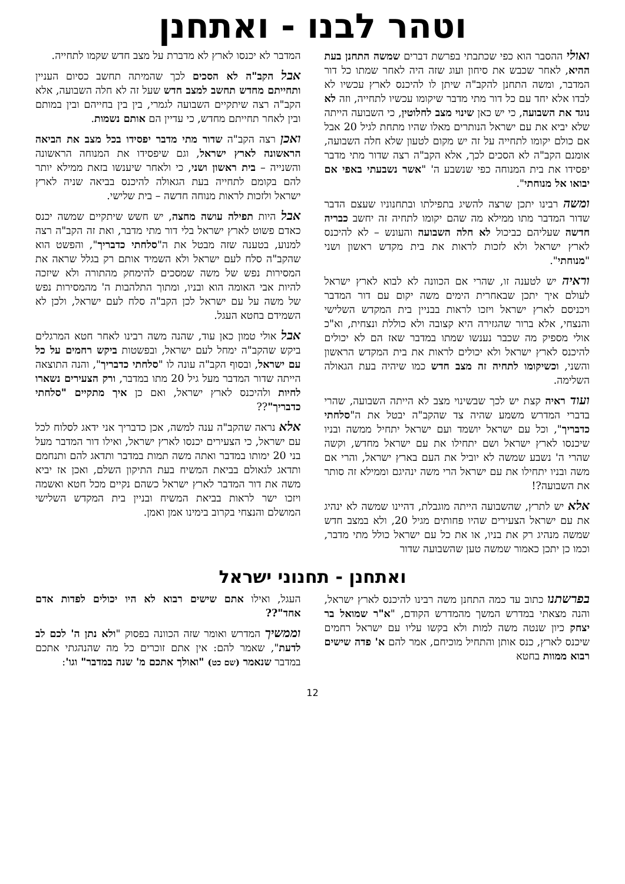וטהר לבנו - ואתחנן
ואולי ההסבר הוא כפי שכתבתי בפרשת דברים שמשה התחנן בעת ההיא, לאחר שכבש את סיחון ועוג שזה היה לאחר שמתו כל דור המדבר, ומשה התחנן להקב"ה שיתן לו להיכנס לארץ עכשיו לא לבדו אלא יחד עם כל דור מתי מדבר שיקומו עכשיו לתחייה, וזה לא נוגד את השבועה, כי יש כאן שינוי מצב לחלוטין, כי השבועה הייתה שלא יביא את עם ישראל הנותרים מאלו שהיו מתחת לגיל 20 אבל אם כולם יקומו לתחייה על זה יש מקום לטעון שלא חלה השבועה, אומנם הקב"ה לא הסכים לכך, אלא הקב"ה רצה שדור מתי מדבר יפסידו את בית המנוחה כפי שנשבע ה' "אשר נשבעתי באפי אם יבואו אל מנוחתי".
ומשה רבינו יתכן שרצה להשיג בתפילתו ובתחנוניו שעצם הדבר שדור המדבר מתו ממילא מה שהם יקומו לתחיה זה יחשב כבריה חדשה שעליהם כביכול לא חלה השבועה והעונש – לא להיכנס לארץ ישראל ולא לזכות לראות את בית מקדש ראשון ושני "מנוחתי".
וראיה יש לטענה זו, שהרי אם הכוונה לא לבוא לארץ ישראל לעולם איך יתכן שבאחרית הימים משה יקום עם דור המדבר ויכניסם לארץ ישראל ויזכו לראות בבניין בית המקדש השלישי והנצחי, אלא ברור שהגזירה היא קצובה ולא כוללת ונצחית, וא"כ אולי מספיק מה שכבר נענשו שמתו במדבר שאז הם לא יכולים להיכנס לארץ ישראל ולא יכולים לראות את בית המקדש הראשון והשני, וכשיקומו לתחיה זה מצב חדש כמו שיהיה בעת הגאולה השלימה.
ועוד ראיה קצת יש לכך שבשינוי מצב לא הייתה השבועה, שהרי בדברי המדרש משמע שהיה צד שהקב"ה יבטל את ה"סלחתי כדבריך", וכל עם ישראל יושמד ועם ישראל יתחיל ממשה ובניו שיכנסו לארץ ישראל ושם יתחילו את עם ישראל מחדש, וקשה שהרי ה' נשבע שמשה לא יוביל את העם בארץ ישראל, והרי אם משה ובניו יתחילו את עם ישראל הרי משה ינהיגם וממילא זה סותר את השבועה?!
אלא יש לתרץ, שהשבועה הייתה מוגבלת, דהיינו שמשה לא ינהיג את עם ישראל הצעירים שהיו פחותים מגיל 20, ולא במצב חדש שמשה מנהיג רק את בניו, או את כל עם ישראל כולל מתי מדבר, וכמו כן יתכן כאמור שמשה טען שהשבועה שדור
המדבר לא יכנסו לארץ לא מדברת על מצב חדש שקמו לתחייה.
אבל הקב"ה לא הסכים לכך שהמיתה תחשב כסיום העניין ותחייתם מחדש תחשב למצב חדש שעל זה לא חלה השבועה, אלא הקב"ה רצה שיתקיים השבועה לגמרי, בין בין בחייהם ובין במותם ובין לאחר תחייתם מחדש, כי עדיין הם אותם נשמות.
ואכן רצה הקב"ה שדור מתי מדבר יפסידו בכל מצב את הביאה הראשונה לארץ ישראל, וגם שיפסידו את המנוחה הראשונה והשנייה – בית ראשון ושני, כי ולאחר שיענשו בזאת ממילא יותר להם בקומם לתחייה בעת הגאולה להיכנס בביאה שניה לארץ ישראל ולזכות לראות מנוחה חדשה – בית שלישי.
אבל היות תפילה עושה מחצה, יש חשש שיתקיים שמשה יכנס כאדם פשוט לארץ ישראל בלי דור מתי מדבר, ואת זה הקב"ה רצה למנוע, בטענה שזה מבטל את ה"סלחתי כדבריך", והפשט הוא שהקב"ה סלח לעם ישראל ולא השמיד אותם רק בגלל שראה את המסירות נפש של משה שמסכים להימחק מהתורה ולא שיזכה להיות אבי האומה הוא ובניו, ומתוך התלהבות ה' מהמסירות נפש של משה על עם ישראל לכן הקב"ה סלח לעם ישראל, ולכן לא השמידם בחטא העגל.
אבל אולי טמון כאן עוד, שהנה משה רבינו לאחר חטא המרגלים ביקש שהקב"ה ימחל לעם ישראל, ובפשטות ביקש רחמים על כל עם ישראל, ובסוף הקב"ה עונה לו "סלחתי כדבריך", והנה התוצאה הייתה שדור המדבר מעל גיל 20 מתו במדבר, ורק הצעירים נשארו לחיות ולהיכנס לארץ ישראל, ואם כן איך מתקיים "סלחתי כדבריך"??
אלא נראה שהקב"ה ענה למשה, אכן כדבריך אני ידאג לסלוח לכל עם ישראל, כי הצעירים יכנסו לארץ ישראל, ואילו דור המדבר מעל בני 20 ימותו במדבר ואתה משה תמות במדבר ותדאג להם ותנחמם ותדאג לגאולם בביאת המשיח בעת התיקון השלם, ואכן אז יביא משה את דור המדבר לארץ ישראל כשהם נקיים מכל חטא ואשמה ויזכו ישר לראות בביאת המשיח ובניין בית המקדש השלישי המושלם והנצחי בקרוב בימינו אמן ואמן.
ואתחנן - תחנוני ישראל
בפרשתנו כתוב עד כמה התחנן משה רבינו להיכנס לארץ ישראל, והנה מצאתי במדרש המשך מהמדרש הקודם, "א"ר שמואל בר יצחק כיון שנטה משה למות ולא בקשו עליו עם ישראל רחמים שיכנס לארץ, כנס אותן והתחיל מוכיחם, אמר להם א' פדה שישים רבוא ממוות בחטא
העגל, ואילו אתם שישים רבוא לא היו יכולים לפדות אדם אחד"??
וממשיך המדרש ואומר שזה הכוונה בפסוק "ולא נתן ה' לכם לב לדעת", שאמר להם: אין אתם זוכרים כל מה שהנהגתי אתכם במדבר שנאמר (שם כט) "ואולך אתכם מ' שנה במדבר" וגו':
12